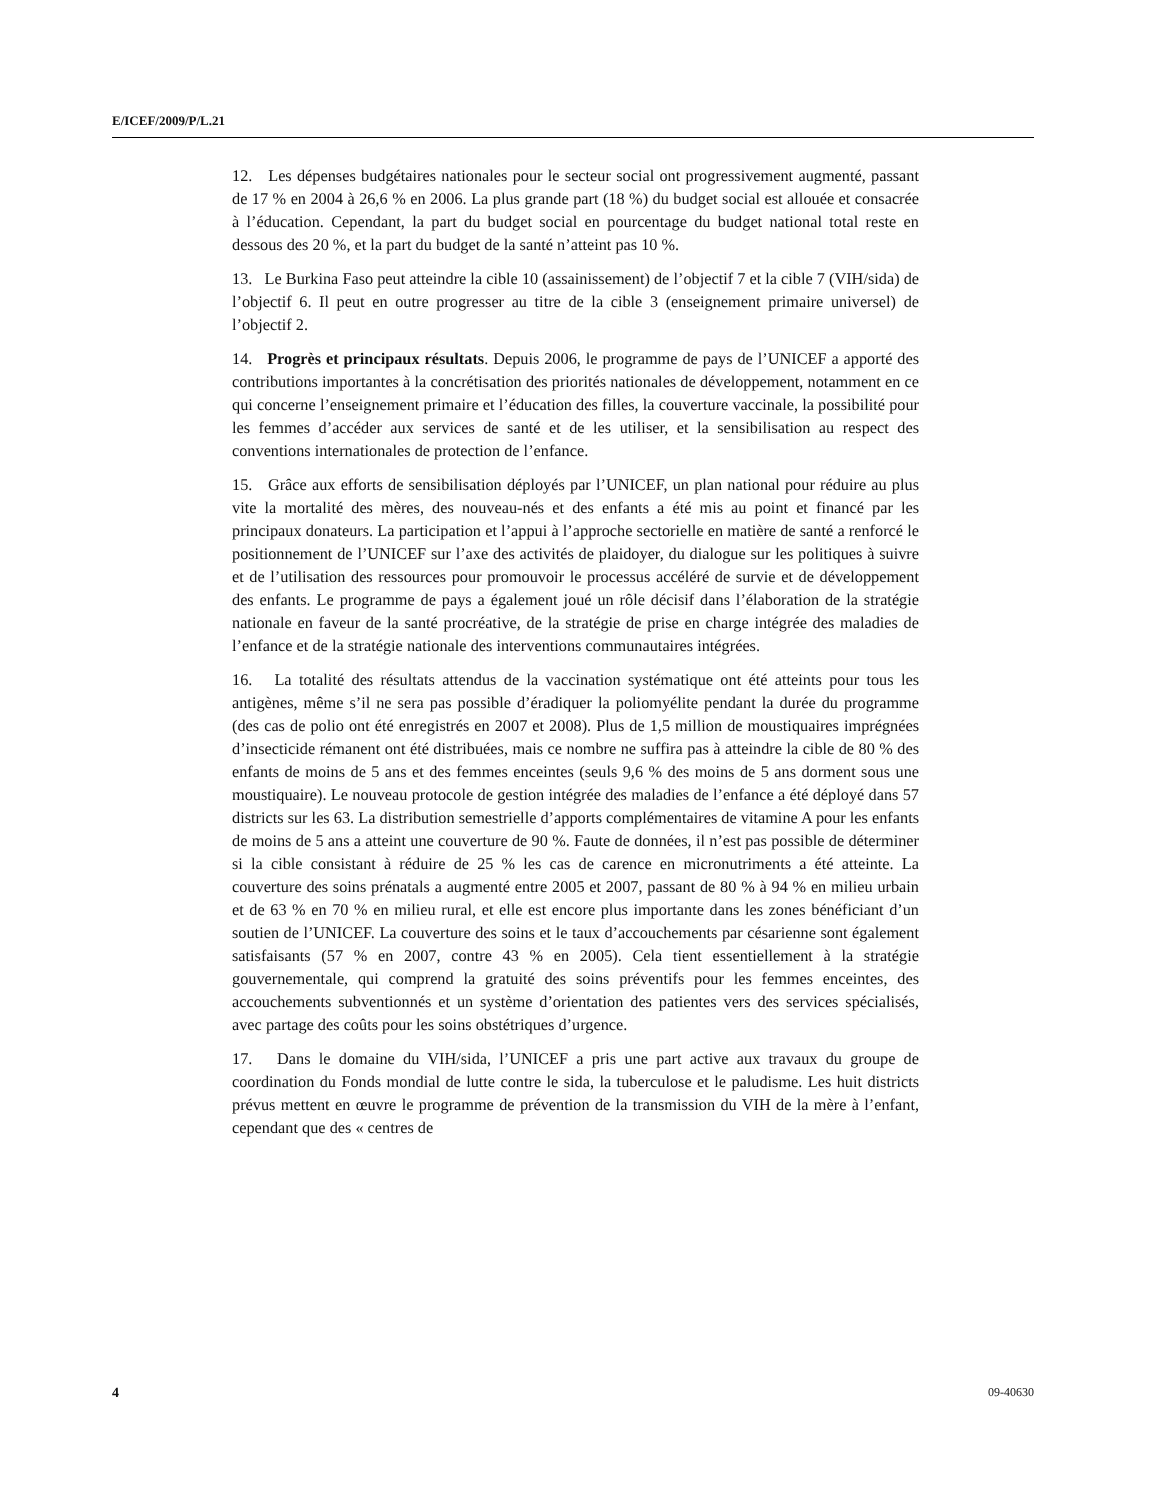E/ICEF/2009/P/L.21
12. Les dépenses budgétaires nationales pour le secteur social ont progressivement augmenté, passant de 17 % en 2004 à 26,6 % en 2006. La plus grande part (18 %) du budget social est allouée et consacrée à l’éducation. Cependant, la part du budget social en pourcentage du budget national total reste en dessous des 20 %, et la part du budget de la santé n’atteint pas 10 %.
13. Le Burkina Faso peut atteindre la cible 10 (assainissement) de l’objectif 7 et la cible 7 (VIH/sida) de l’objectif 6. Il peut en outre progresser au titre de la cible 3 (enseignement primaire universel) de l’objectif 2.
14. Progrès et principaux résultats. Depuis 2006, le programme de pays de l’UNICEF a apporté des contributions importantes à la concrétisation des priorités nationales de développement, notamment en ce qui concerne l’enseignement primaire et l’éducation des filles, la couverture vaccinale, la possibilité pour les femmes d’accéder aux services de santé et de les utiliser, et la sensibilisation au respect des conventions internationales de protection de l’enfance.
15. Grâce aux efforts de sensibilisation déployés par l’UNICEF, un plan national pour réduire au plus vite la mortalité des mères, des nouveau-nés et des enfants a été mis au point et financé par les principaux donateurs. La participation et l’appui à l’approche sectorielle en matière de santé a renforcé le positionnement de l’UNICEF sur l’axe des activités de plaidoyer, du dialogue sur les politiques à suivre et de l’utilisation des ressources pour promouvoir le processus accéléré de survie et de développement des enfants. Le programme de pays a également joué un rôle décisif dans l’élaboration de la stratégie nationale en faveur de la santé procréative, de la stratégie de prise en charge intégrée des maladies de l’enfance et de la stratégie nationale des interventions communautaires intégrées.
16. La totalité des résultats attendus de la vaccination systématique ont été atteints pour tous les antigènes, même s’il ne sera pas possible d’éradiquer la poliomyélite pendant la durée du programme (des cas de polio ont été enregistrés en 2007 et 2008). Plus de 1,5 million de moustiquaires imprégnées d’insecticide rémanent ont été distribuées, mais ce nombre ne suffira pas à atteindre la cible de 80 % des enfants de moins de 5 ans et des femmes enceintes (seuls 9,6 % des moins de 5 ans dorment sous une moustiquaire). Le nouveau protocole de gestion intégrée des maladies de l’enfance a été déployé dans 57 districts sur les 63. La distribution semestrielle d’apports complémentaires de vitamine A pour les enfants de moins de 5 ans a atteint une couverture de 90 %. Faute de données, il n’est pas possible de déterminer si la cible consistant à réduire de 25 % les cas de carence en micronutriments a été atteinte. La couverture des soins prénatals a augmenté entre 2005 et 2007, passant de 80 % à 94 % en milieu urbain et de 63 % en 70 % en milieu rural, et elle est encore plus importante dans les zones bénéficiant d’un soutien de l’UNICEF. La couverture des soins et le taux d’accouchements par césarienne sont également satisfaisants (57 % en 2007, contre 43 % en 2005). Cela tient essentiellement à la stratégie gouvernementale, qui comprend la gratuité des soins préventifs pour les femmes enceintes, des accouchements subventionnés et un système d’orientation des patientes vers des services spécialisés, avec partage des coûts pour les soins obstétriques d’urgence.
17. Dans le domaine du VIH/sida, l’UNICEF a pris une part active aux travaux du groupe de coordination du Fonds mondial de lutte contre le sida, la tuberculose et le paludisme. Les huit districts prévus mettent en œuvre le programme de prévention de la transmission du VIH de la mère à l’enfant, cependant que des « centres de
4 09-40630